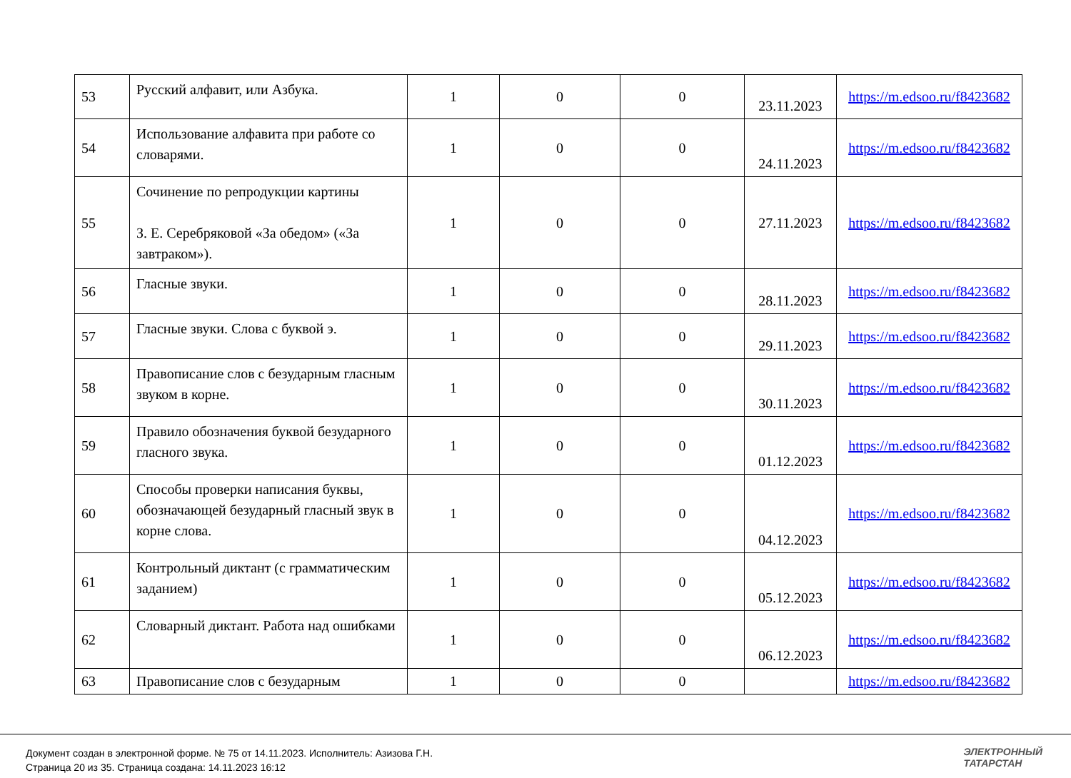| 53 | Русский алфавит, или Азбука. | 1 | 0 | 0 | 23.11.2023 | https://m.edsoo.ru/f8423682 |
| 54 | Использование алфавита при работе со словарями. | 1 | 0 | 0 | 24.11.2023 | https://m.edsoo.ru/f8423682 |
| 55 | Сочинение по репродукции картины З. Е. Серебряковой «За обедом» («За завтраком»). | 1 | 0 | 0 | 27.11.2023 | https://m.edsoo.ru/f8423682 |
| 56 | Гласные звуки. | 1 | 0 | 0 | 28.11.2023 | https://m.edsoo.ru/f8423682 |
| 57 | Гласные звуки. Слова с буквой э. | 1 | 0 | 0 | 29.11.2023 | https://m.edsoo.ru/f8423682 |
| 58 | Правописание слов с безударным гласным звуком в корне. | 1 | 0 | 0 | 30.11.2023 | https://m.edsoo.ru/f8423682 |
| 59 | Правило обозначения буквой безударного гласного звука. | 1 | 0 | 0 | 01.12.2023 | https://m.edsoo.ru/f8423682 |
| 60 | Способы проверки написания буквы, обозначающей безударный гласный звук в корне слова. | 1 | 0 | 0 | 04.12.2023 | https://m.edsoo.ru/f8423682 |
| 61 | Контрольный диктант (с грамматическим заданием) | 1 | 0 | 0 | 05.12.2023 | https://m.edsoo.ru/f8423682 |
| 62 | Словарный диктант. Работа над ошибками | 1 | 0 | 0 | 06.12.2023 | https://m.edsoo.ru/f8423682 |
| 63 | Правописание слов с безударным | 1 | 0 | 0 | | https://m.edsoo.ru/f8423682 |
Документ создан в электронной форме. № 75 от 14.11.2023. Исполнитель: Азизова Г.Н.
Страница 20 из 35. Страница создана: 14.11.2023 16:12
ЭЛЕКТРОННЫЙ
ТАТАРСТАН